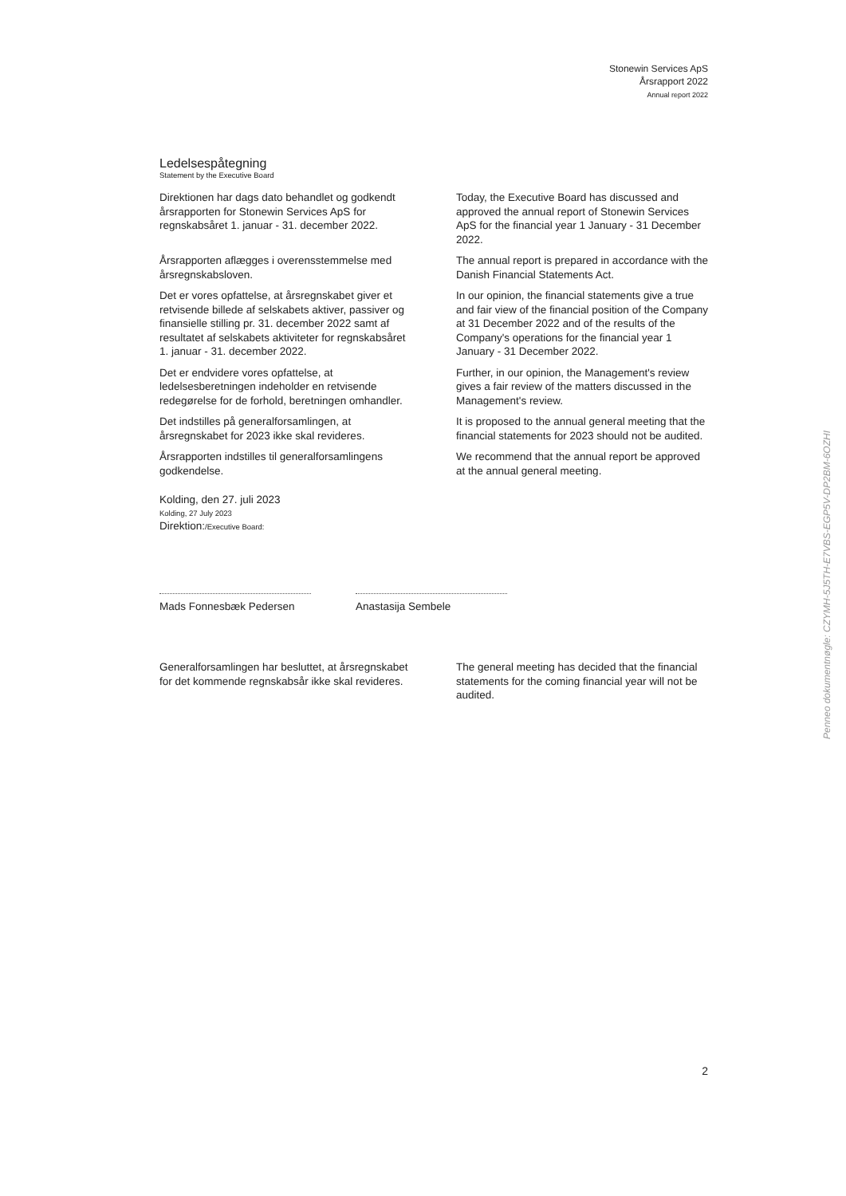Stonewin Services ApS
Årsrapport 2022
Annual report 2022
Ledelsespåtegning
Statement by the Executive Board
Direktionen har dags dato behandlet og godkendt årsrapporten for Stonewin Services ApS for regnskabsåret 1. januar - 31. december 2022.
Today, the Executive Board has discussed and approved the annual report of Stonewin Services ApS for the financial year 1 January - 31 December 2022.
Årsrapporten aflægges i overensstemmelse med årsregnskabsloven.
The annual report is prepared in accordance with the Danish Financial Statements Act.
Det er vores opfattelse, at årsregnskabet giver et retvisende billede af selskabets aktiver, passiver og finansielle stilling pr. 31. december 2022 samt af resultatet af selskabets aktiviteter for regnskabsåret 1. januar - 31. december 2022.
In our opinion, the financial statements give a true and fair view of the financial position of the Company at 31 December 2022 and of the results of the Company's operations for the financial year 1 January - 31 December 2022.
Det er endvidere vores opfattelse, at ledelsesberetningen indeholder en retvisende redegørelse for de forhold, beretningen omhandler.
Further, in our opinion, the Management's review gives a fair review of the matters discussed in the Management's review.
Det indstilles på generalforsamlingen, at årsregnskabet for 2023 ikke skal revideres.
It is proposed to the annual general meeting that the financial statements for 2023 should not be audited.
Årsrapporten indstilles til generalforsamlingens godkendelse.
We recommend that the annual report be approved at the annual general meeting.
Kolding, den 27. juli 2023
Kolding, 27 July 2023
Direktion:/Executive Board:
Mads Fonnesbæk Pedersen Anastasija Sembele
Generalforsamlingen har besluttet, at årsregnskabet for det kommende regnskabsår ikke skal revideres.
The general meeting has decided that the financial statements for the coming financial year will not be audited.
2
Penneo dokumentnøgle: CZYMH-5J5TH-E7VBS-EGP5V-DP2BM-6OZHI